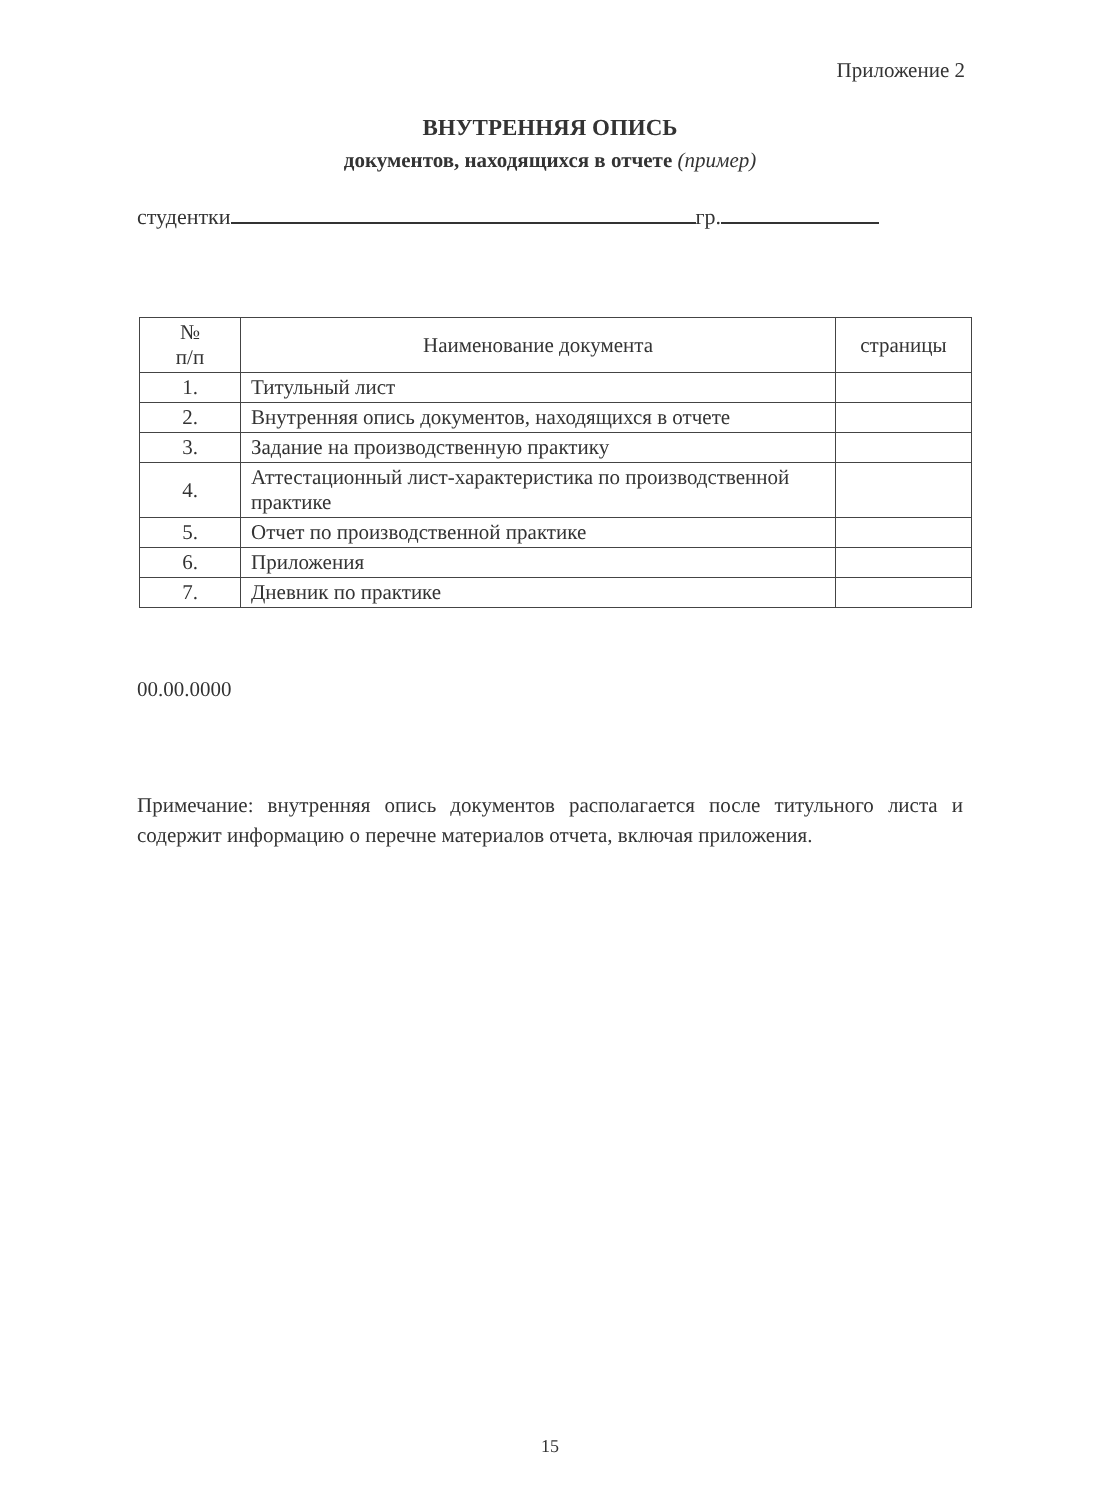Приложение 2
ВНУТРЕННЯЯ ОПИСЬ
документов, находящихся в отчете (пример)
студентки гр.
| № п/п | Наименование документа | страницы |
| --- | --- | --- |
| 1. | Титульный лист | |
| 2. | Внутренняя опись документов, находящихся в отчете | |
| 3. | Задание на производственную практику | |
| 4. | Аттестационный лист-характеристика по производственной практике | |
| 5. | Отчет по производственной практике | |
| 6. | Приложения | |
| 7. | Дневник по практике | |
00.00.0000
Примечание: внутренняя опись документов располагается после титульного листа и содержит информацию о перечне материалов отчета, включая приложения.
15